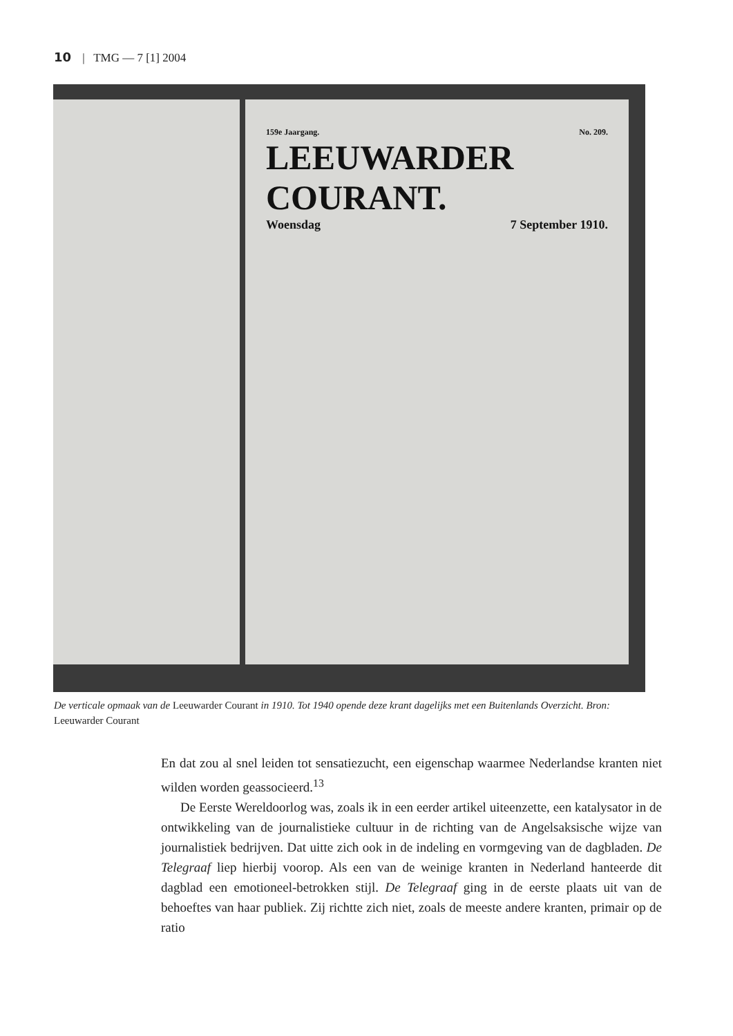10 | TMG — 7 [1] 2004
159e Jaargang. No. 209.
LEEUWARDER COURANT.
Woensdag 7 September 1910.
De verticale opmaak van de Leeuwarder Courant in 1910. Tot 1940 opende deze krant dagelijks met een Buitenlands Overzicht. Bron: Leeuwarder Courant
En dat zou al snel leiden tot sensatiezucht, een eigenschap waarmee Nederlandse kranten niet wilden worden geassocieerd.<sup>13</sup>
De Eerste Wereldoorlog was, zoals ik in een eerder artikel uiteenzette, een katalysator in de ontwikkeling van de journalistieke cultuur in de richting van de Angelsaksische wijze van journalistiek bedrijven. Dat uitte zich ook in de indeling en vormgeving van de dagbladen. De Telegraaf liep hierbij voorop. Als een van de weinige kranten in Nederland hanteerde dit dagblad een emotioneel-betrokken stijl. De Telegraaf ging in de eerste plaats uit van de behoeftes van haar publiek. Zij richtte zich niet, zoals de meeste andere kranten, primair op de ratio